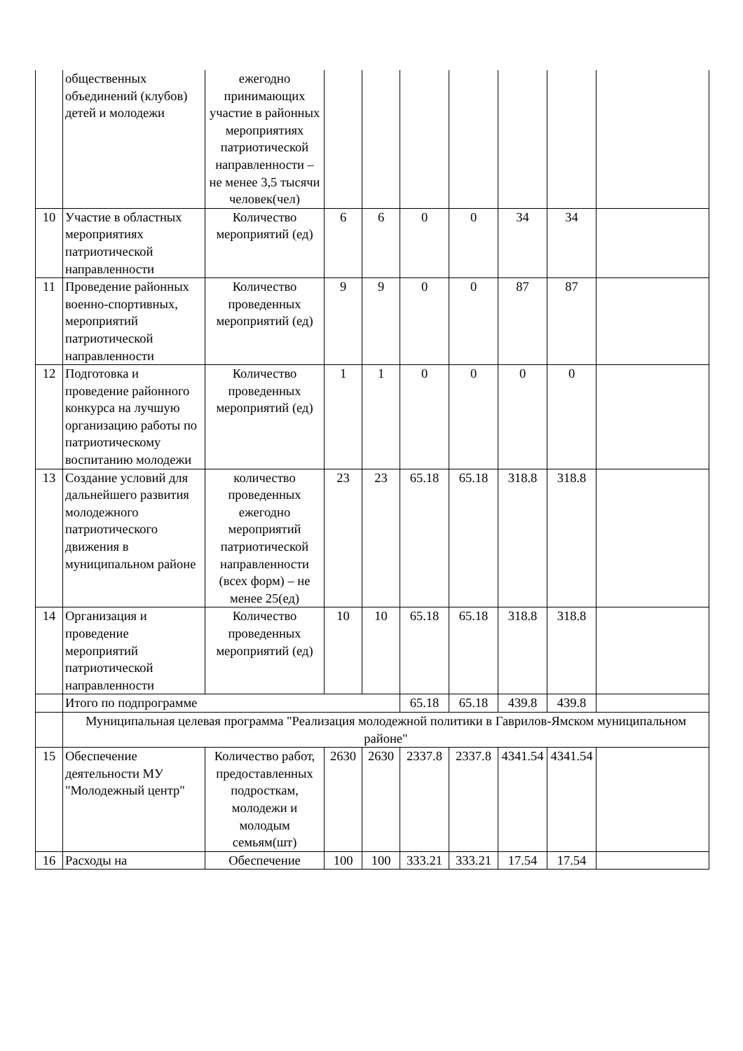| | общественных объединений (клубов) детей и молодежи | ежегодно принимающих участие в районных мероприятиях патриотической направленности – не менее 3,5 тысячи человек(чел) | | | | | | | |
| 10 | Участие в областных мероприятиях патриотической направленности | Количество мероприятий (ед) | 6 | 6 | 0 | 0 | 34 | 34 | |
| 11 | Проведение районных военно-спортивных, мероприятий патриотической направленности | Количество проведенных мероприятий (ед) | 9 | 9 | 0 | 0 | 87 | 87 | |
| 12 | Подготовка и проведение районного конкурса на лучшую организацию работы по патриотическому воспитанию молодежи | Количество проведенных мероприятий (ед) | 1 | 1 | 0 | 0 | 0 | 0 | |
| 13 | Создание условий для дальнейшего развития молодежного патриотического движения в муниципальном районе | количество проведенных ежегодно мероприятий патриотической направленности (всех форм) – не менее 25(ед) | 23 | 23 | 65.18 | 65.18 | 318.8 | 318.8 | |
| 14 | Организация и проведение мероприятий патриотической направленности | Количество проведенных мероприятий (ед) | 10 | 10 | 65.18 | 65.18 | 318.8 | 318.8 | |
| | Итого по подпрограмме | | | | 65.18 | 65.18 | 439.8 | 439.8 | |
| | Муниципальная целевая программа "Реализация молодежной политики в Гаврилов-Ямском муниципальном районе" | | | | | | | | |
| 15 | Обеспечение деятельности МУ "Молодежный центр" | Количество работ, предоставленных подросткам, молодежи и молодым семьям(шт) | 2630 | 2630 | 2337.8 | 2337.8 | 4341.54 | 4341.54 | |
| 16 | Расходы на | Обеспечение | 100 | 100 | 333.21 | 333.21 | 17.54 | 17.54 | |